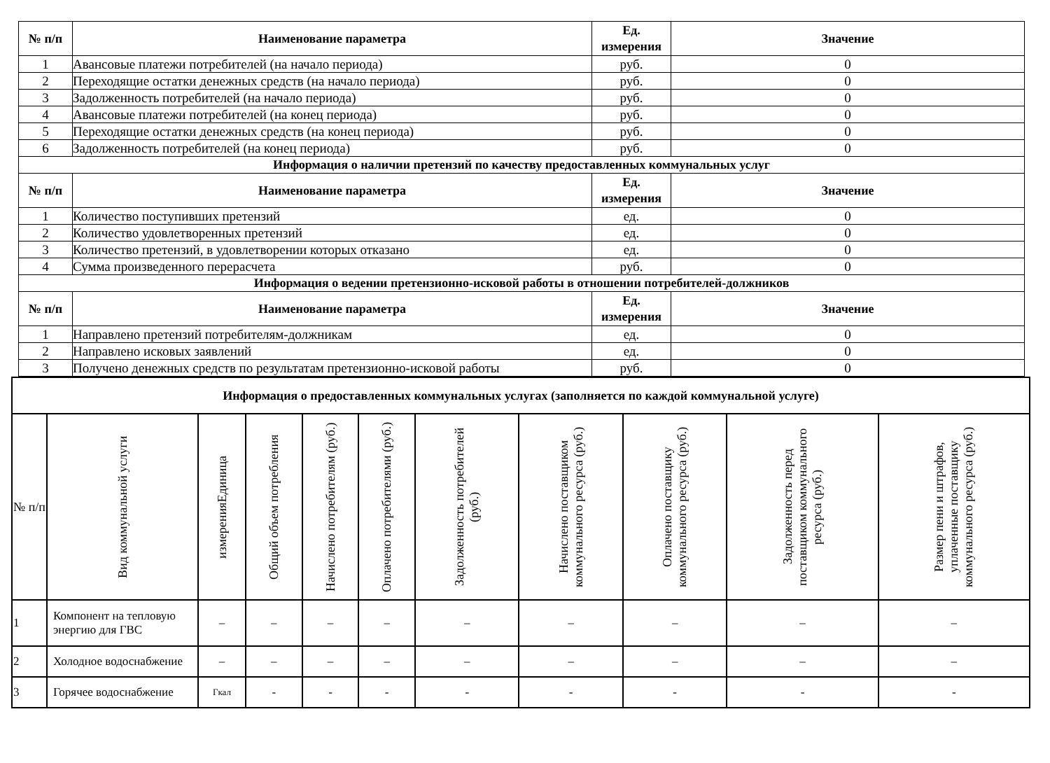| № п/п | Наименование параметра | Ед. измерения | Значение |
| --- | --- | --- | --- |
| 1 | Авансовые платежи потребителей (на начало периода) | руб. | 0 |
| 2 | Переходящие остатки денежных средств (на начало периода) | руб. | 0 |
| 3 | Задолженность потребителей (на начало периода) | руб. | 0 |
| 4 | Авансовые платежи потребителей (на конец периода) | руб. | 0 |
| 5 | Переходящие остатки денежных средств (на конец периода) | руб. | 0 |
| 6 | Задолженность потребителей (на конец периода) | руб. | 0 |
| Информация о наличии претензий по качеству предоставленных коммунальных услуг | | | |
| № п/п | Наименование параметра | Ед. измерения | Значение |
| 1 | Количество поступивших претензий | ед. | 0 |
| 2 | Количество удовлетворенных претензий | ед. | 0 |
| 3 | Количество претензий, в удовлетворении которых отказано | ед. | 0 |
| 4 | Сумма произведенного перерасчета | руб. | 0 |
| Информация о ведении претензионно-исковой работы в отношении потребителей-должников | | | |
| № п/п | Наименование параметра | Ед. измерения | Значение |
| 1 | Направлено претензий потребителям-должникам | ед. | 0 |
| 2 | Направлено исковых заявлений | ед. | 0 |
| 3 | Получено денежных средств по результатам претензионно-исковой работы | руб. | 0 |
| Информация о предоставленных коммунальных услугах (заполняется по каждой коммунальной услуге) | | | | | | | | | | |
| --- | --- | --- | --- | --- | --- | --- | --- | --- | --- | --- |
| № п/п | Вид коммунальной услуги | измеренияЕдиница | Общий объем потребления | Начислено потребителям (руб.) | Оплачено потребителями (руб.) | Задолженность потребителей (руб.) | Начислено поставщиком коммунального ресурса (руб.) | Оплачено поставщику коммунального ресурса (руб.) | Задолженность перед поставщиком коммунального ресурса (руб.) | Размер пени и штрафов, уплаченные поставщику коммунального ресурса (руб.) |
| 1 | Компонент на тепловую энергию для ГВС | – | – | – | – | – | – | – | – | – |
| 2 | Холодное водоснабжение | – | – | – | – | – | – | – | – | – |
| 3 | Горячее водоснабжение | Гкал | - | - | - | - | - | - | - | - |